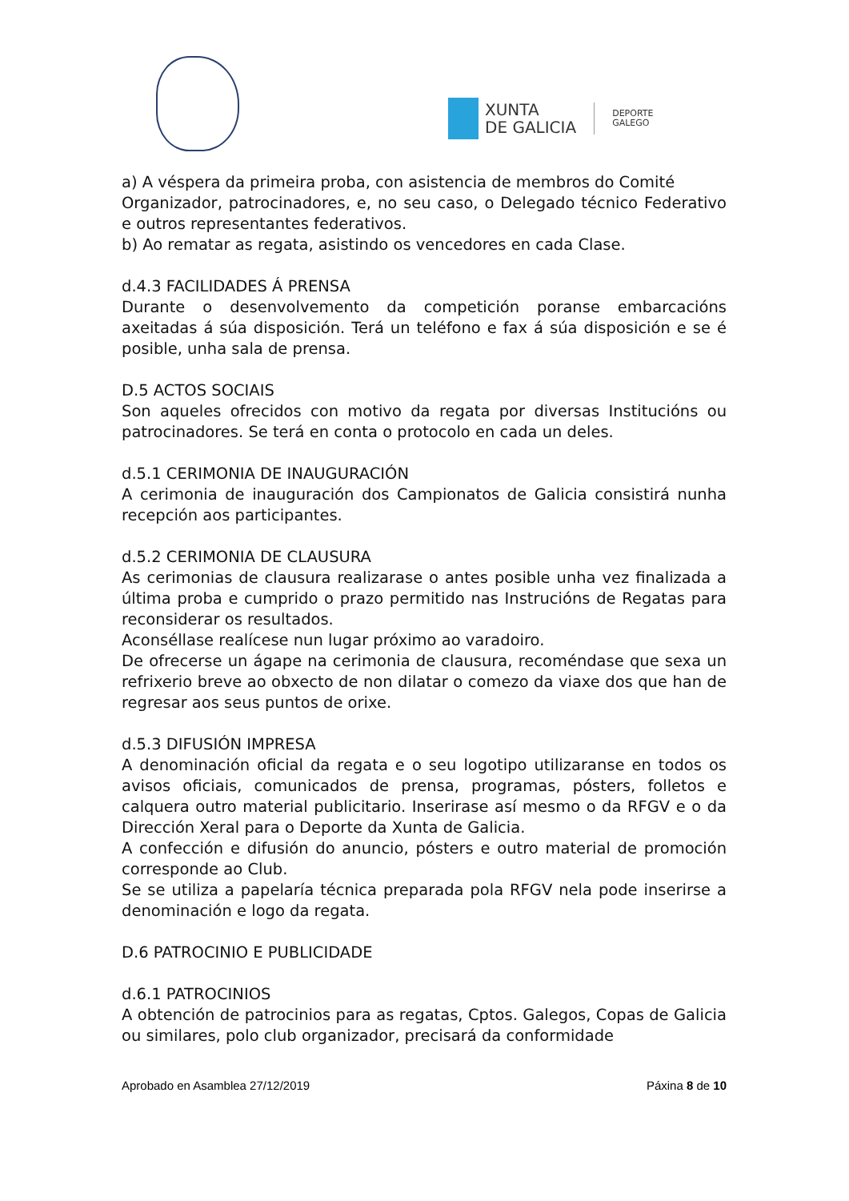XUNTA
DE GALICIA
DEPORTE
GALEGO
a) A véspera da primeira proba, con asistencia de membros do Comité
Organizador, patrocinadores, e, no seu caso, o Delegado técnico Federativo e outros representantes federativos.
b) Ao rematar as regata, asistindo os vencedores en cada Clase.
d.4.3 FACILIDADES Á PRENSA
Durante o desenvolvemento da competición poranse embarcacións axeitadas á súa disposición. Terá un teléfono e fax á súa disposición e se é posible, unha sala de prensa.
D.5 ACTOS SOCIAIS
Son aqueles ofrecidos con motivo da regata por diversas Institucións ou patrocinadores. Se terá en conta o protocolo en cada un deles.
d.5.1 CERIMONIA DE INAUGURACIÓN
A cerimonia de inauguración dos Campionatos de Galicia consistirá nunha recepción aos participantes.
d.5.2 CERIMONIA DE CLAUSURA
As cerimonias de clausura realizarase o antes posible unha vez finalizada a última proba e cumprido o prazo permitido nas Instrucións de Regatas para reconsiderar os resultados.
Aconséllase realícese nun lugar próximo ao varadoiro.
De ofrecerse un ágape na cerimonia de clausura, recoméndase que sexa un refrixerio breve ao obxecto de non dilatar o comezo da viaxe dos que han de regresar aos seus puntos de orixe.
d.5.3 DIFUSIÓN IMPRESA
A denominación oficial da regata e o seu logotipo utilizaranse en todos os avisos oficiais, comunicados de prensa, programas, pósters, folletos e calquera outro material publicitario. Inserirase así mesmo o da RFGV e o da Dirección Xeral para o Deporte da Xunta de Galicia.
A confección e difusión do anuncio, pósters e outro material de promoción corresponde ao Club.
Se se utiliza a papelaría técnica preparada pola RFGV nela pode inserirse a denominación e logo da regata.
D.6 PATROCINIO E PUBLICIDADE
d.6.1 PATROCINIOS
A obtención de patrocinios para as regatas, Cptos. Galegos, Copas de Galicia ou similares, polo club organizador, precisará da conformidade
Aprobado en Asamblea 27/12/2019 Páxina 8 de 10